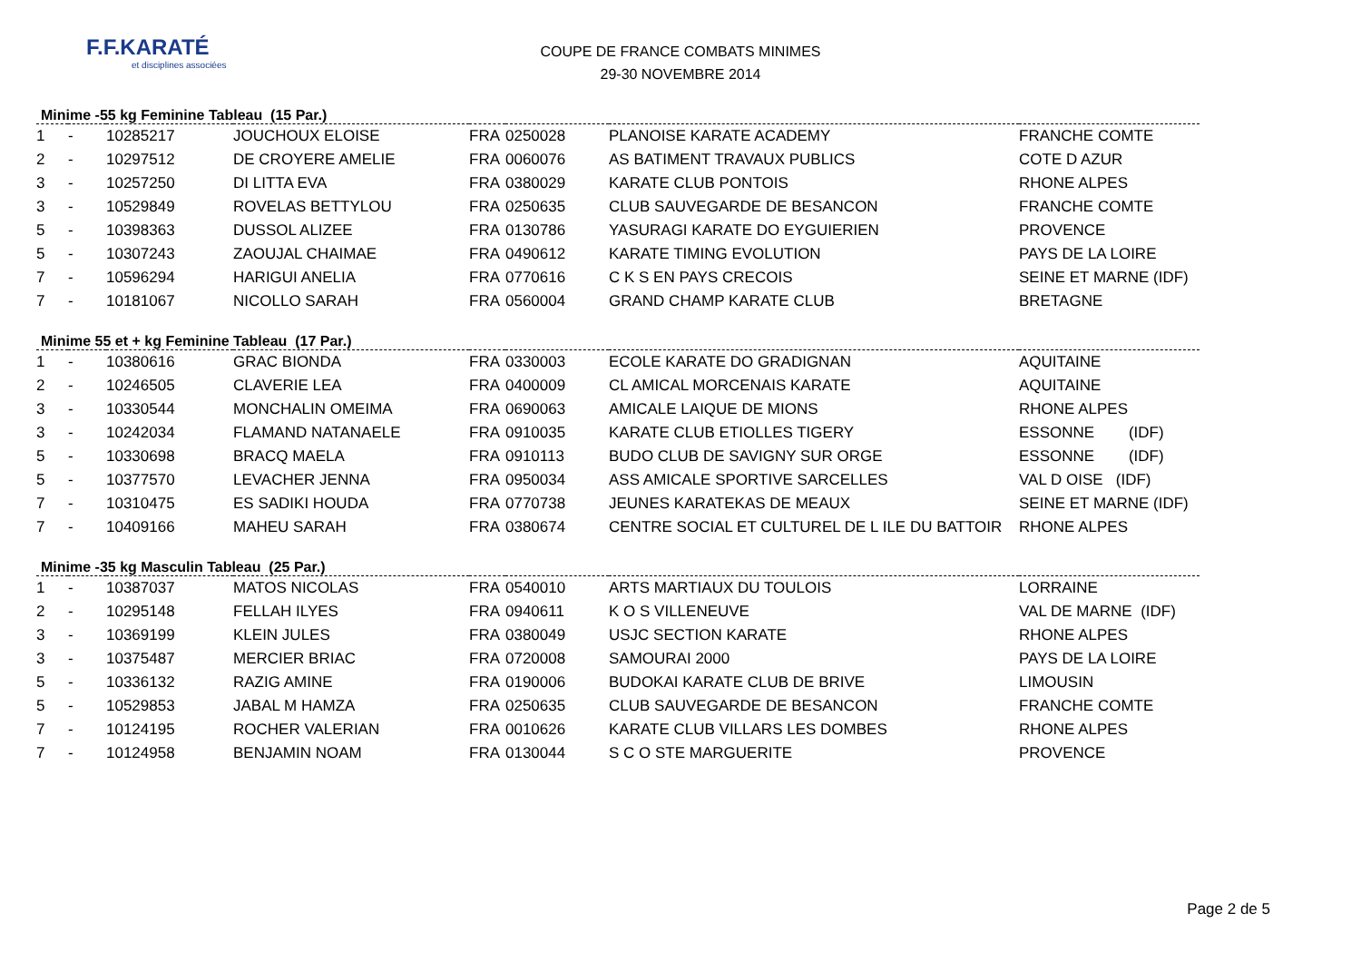F.F.KARATÉ
et disciplines associées
COUPE DE FRANCE COMBATS MINIMES
29-30 NOVEMBRE 2014
Minime -55 kg Feminine Tableau (15 Par.)
| 1 | - | 10285217 | JOUCHOUX ELOISE | FRA | 0250028 | PLANOISE KARATE ACADEMY | FRANCHE COMTE |
| 2 | - | 10297512 | DE CROYERE AMELIE | FRA | 0060076 | AS BATIMENT TRAVAUX PUBLICS | COTE D AZUR |
| 3 | - | 10257250 | DI LITTA EVA | FRA | 0380029 | KARATE CLUB PONTOIS | RHONE ALPES |
| 3 | - | 10529849 | ROVELAS BETTYLOU | FRA | 0250635 | CLUB SAUVEGARDE DE BESANCON | FRANCHE COMTE |
| 5 | - | 10398363 | DUSSOL ALIZEE | FRA | 0130786 | YASURAGI KARATE DO EYGUIERIEN | PROVENCE |
| 5 | - | 10307243 | ZAOUJAL CHAIMAE | FRA | 0490612 | KARATE TIMING EVOLUTION | PAYS DE LA LOIRE |
| 7 | - | 10596294 | HARIGUI ANELIA | FRA | 0770616 | C K S EN PAYS CRECOIS | SEINE ET MARNE (IDF) |
| 7 | - | 10181067 | NICOLLO SARAH | FRA | 0560004 | GRAND CHAMP KARATE CLUB | BRETAGNE |
Minime 55 et + kg Feminine Tableau (17 Par.)
| 1 | - | 10380616 | GRAC BIONDA | FRA | 0330003 | ECOLE KARATE DO GRADIGNAN | AQUITAINE |
| 2 | - | 10246505 | CLAVERIE LEA | FRA | 0400009 | CL AMICAL MORCENAIS KARATE | AQUITAINE |
| 3 | - | 10330544 | MONCHALIN OMEIMA | FRA | 0690063 | AMICALE LAIQUE DE MIONS | RHONE ALPES |
| 3 | - | 10242034 | FLAMAND NATANAELE | FRA | 0910035 | KARATE CLUB ETIOLLES TIGERY | ESSONNE (IDF) |
| 5 | - | 10330698 | BRACQ MAELA | FRA | 0910113 | BUDO CLUB DE SAVIGNY SUR ORGE | ESSONNE (IDF) |
| 5 | - | 10377570 | LEVACHER JENNA | FRA | 0950034 | ASS AMICALE SPORTIVE SARCELLES | VAL D OISE (IDF) |
| 7 | - | 10310475 | ES SADIKI HOUDA | FRA | 0770738 | JEUNES KARATEKAS DE MEAUX | SEINE ET MARNE (IDF) |
| 7 | - | 10409166 | MAHEU SARAH | FRA | 0380674 | CENTRE SOCIAL ET CULTUREL DE L ILE DU BATTOIR | RHONE ALPES |
Minime -35 kg Masculin Tableau (25 Par.)
| 1 | - | 10387037 | MATOS NICOLAS | FRA | 0540010 | ARTS MARTIAUX DU TOULOIS | LORRAINE |
| 2 | - | 10295148 | FELLAH ILYES | FRA | 0940611 | K O S VILLENEUVE | VAL DE MARNE (IDF) |
| 3 | - | 10369199 | KLEIN JULES | FRA | 0380049 | USJC SECTION KARATE | RHONE ALPES |
| 3 | - | 10375487 | MERCIER BRIAC | FRA | 0720008 | SAMOURAI 2000 | PAYS DE LA LOIRE |
| 5 | - | 10336132 | RAZIG AMINE | FRA | 0190006 | BUDOKAI KARATE CLUB DE BRIVE | LIMOUSIN |
| 5 | - | 10529853 | JABAL M HAMZA | FRA | 0250635 | CLUB SAUVEGARDE DE BESANCON | FRANCHE COMTE |
| 7 | - | 10124195 | ROCHER VALERIAN | FRA | 0010626 | KARATE CLUB VILLARS LES DOMBES | RHONE ALPES |
| 7 | - | 10124958 | BENJAMIN NOAM | FRA | 0130044 | S C O STE MARGUERITE | PROVENCE |
Page 2 de 5